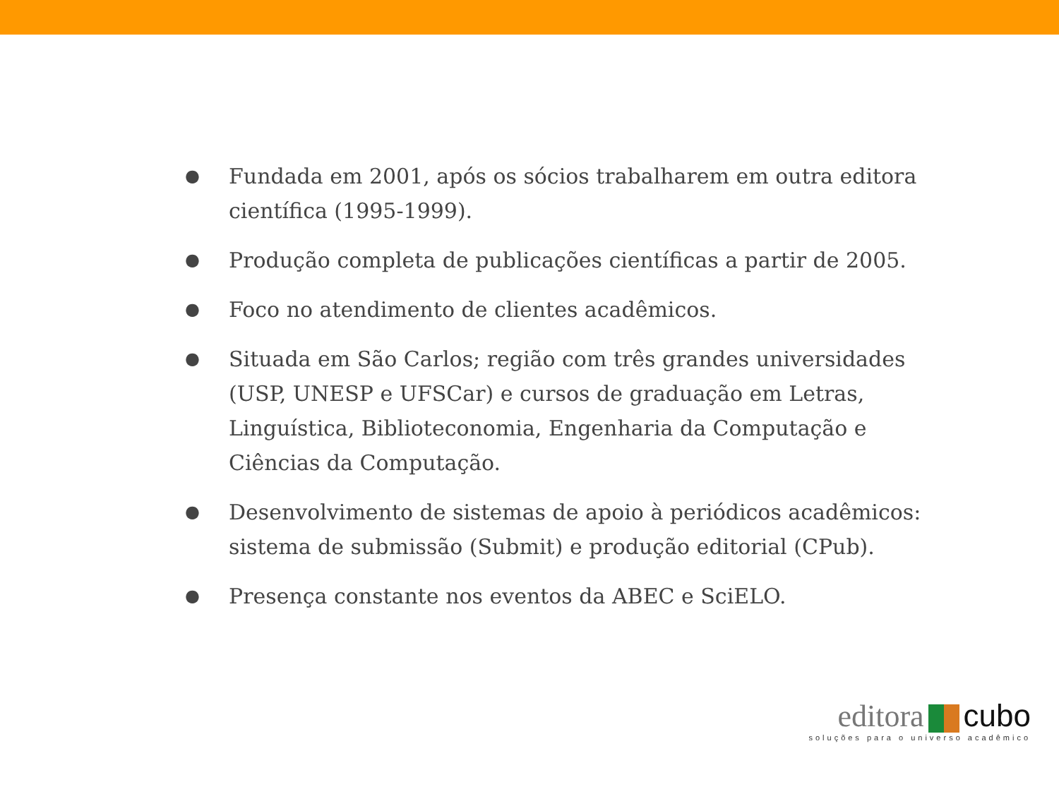● Fundada em 2001, após os sócios trabalharem em outra editora científica (1995-1999).
● Produção completa de publicações científicas a partir de 2005.
● Foco no atendimento de clientes acadêmicos.
● Situada em São Carlos; região com três grandes universidades (USP, UNESP e UFSCar) e cursos de graduação em Letras, Linguística, Biblioteconomia, Engenharia da Computação e Ciências da Computação.
● Desenvolvimento de sistemas de apoio à periódicos acadêmicos: sistema de submissão (Submit) e produção editorial (CPub).
● Presença constante nos eventos da ABEC e SciELO.
editora cubo
soluções para o universo acadêmico